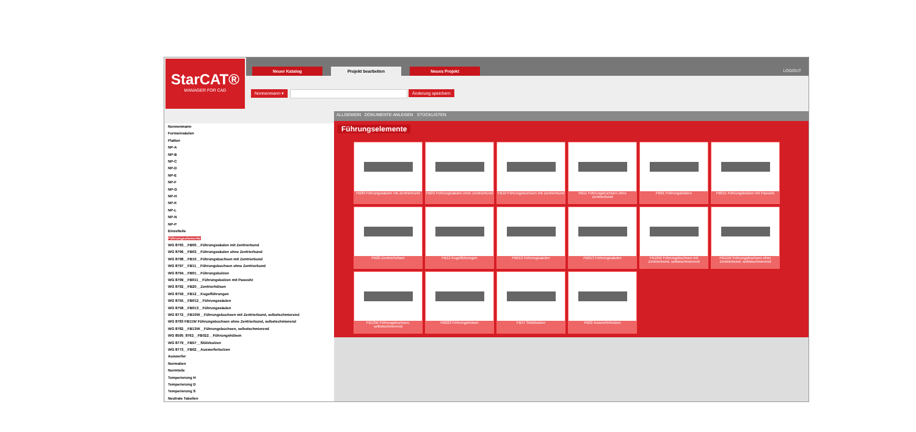StarCAT®
MANAGER FOR CAD
Neuer Katalog Projekt bearbeiten Neues Projekt
LOGOUT
Nonnenmann ▾ Änderung speichern
Nonnenmann
Formeinsäulen
Platten
NP-A
NP-B
NP-C
NP-D
NP-E
NP-F
NP-G
NP-H
NP-K
NP-L
NP-N
NP-P
Einzelteile
Führungselemente
WG 8793__FB00__Führungssäulen mit Zentrierbund
WG 8796__FB03__Führungssäulen ohne Zentrierbund
WG 8798__FB10__Führungsbuchsen mit Zentrierbund
WG 8797__FB11__Führungsbuchsen ohne Zentrierbund
WG 8794__FB01__Führungsbolzen
WG 8799__FB011__Führungsbolzen mit Passsitz
WG 8792__FB20__Zentrierhülsen
WG 8759__FB12__Kugelführungen
WG 8755__FB012__Führungssäulen
WG 8758__FB013__Führungssäulen
WG 8772__FB10W__Führungsbuchsen mit Zentrierbund, selbstschmierend
WG 8783 FB11W Führungsbuchsen ohne Zentrierbund, selbstschmierend
WG 8782__FB13W__Führungsbuchsen, selbstschmierend
WG 8595_8762__FB022__Führungshülsen
WG 8779__FB57__Stützbolzen
WG 8773__FB02__Auswerferbolzen
Auswerfer
Normalien
Normteile
Temperierung H
Temperierung D
Temperierung S
Neutrale Tabellen
ALLGEMEIN DOKUMENTE ANLEGEN STÜCKLISTEN
Führungselemente
FB00 Führungssäulen mit Zentrierbund
FB03 Führungssäulen ohne Zentrierbund
FB10 Führungsbuchsen mit Zentrierbund
FB11 Führungsbuchsen ohne Zentrierbund
FB01 Führungsbolzen
FB011 Führungsbolzen mit Passsitz
FB20 Zentrierhülsen
FB12 Kugelführungen
FB012 Führungssäulen
FB013 Führungssäulen
FB10W Führungsbuchsen mit Zentrierbund, selbstschmierend
FB11W Führungsbuchsen ohne Zentrierbund, selbstschmierend
FB13W Führungsbuchsen, selbstschmierend
FB022 Führungshülsen
FB57 Stützbolzen
FB02 Auswerferbolzen